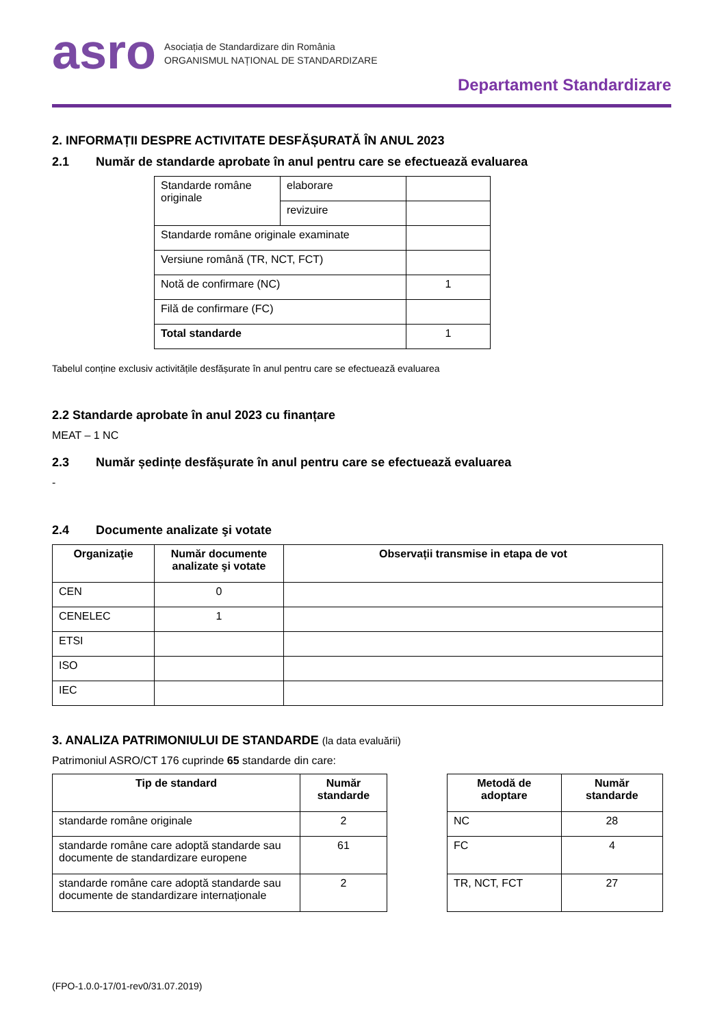asro
Asociația de Standardizare din România
ORGANISMUL NAȚIONAL DE STANDARDIZARE
Departament Standardizare
2. INFORMAȚII DESPRE ACTIVITATE DESFĂȘURATĂ ÎN ANUL 2023
2.1 Număr de standarde aprobate în anul pentru care se efectuează evaluarea
| Standarde române originale | elaborare | |
| | revizuire | |
| Standarde române originale examinate | | |
| Versiune română (TR, NCT, FCT) | | |
| Notă de confirmare (NC) | | 1 |
| Filă de confirmare (FC) | | |
| Total standarde | | 1 |
Tabelul conține exclusiv activitățile desfășurate în anul pentru care se efectuează evaluarea
2.2 Standarde aprobate în anul 2023 cu finanțare
MEAT – 1 NC
2.3 Număr ședințe desfășurate în anul pentru care se efectuează evaluarea
-
2.4 Documente analizate şi votate
| Organizaţie | Număr documente analizate şi votate | Observații transmise in etapa de vot |
| --- | --- | --- |
| CEN | 0 | |
| CENELEC | 1 | |
| ETSI | | |
| ISO | | |
| IEC | | |
3. ANALIZA PATRIMONIULUI DE STANDARDE (la data evaluării)
Patrimoniul ASRO/CT 176 cuprinde 65 standarde din care:
| Tip de standard | Număr standarde |
| --- | --- |
| standarde române originale | 2 |
| standarde române care adoptă standarde sau documente de standardizare europene | 61 |
| standarde române care adoptă standarde sau documente de standardizare internaționale | 2 |
| Metodă de adoptare | Număr standarde |
| --- | --- |
| NC | 28 |
| FC | 4 |
| TR, NCT, FCT | 27 |
(FPO-1.0.0-17/01-rev0/31.07.2019)